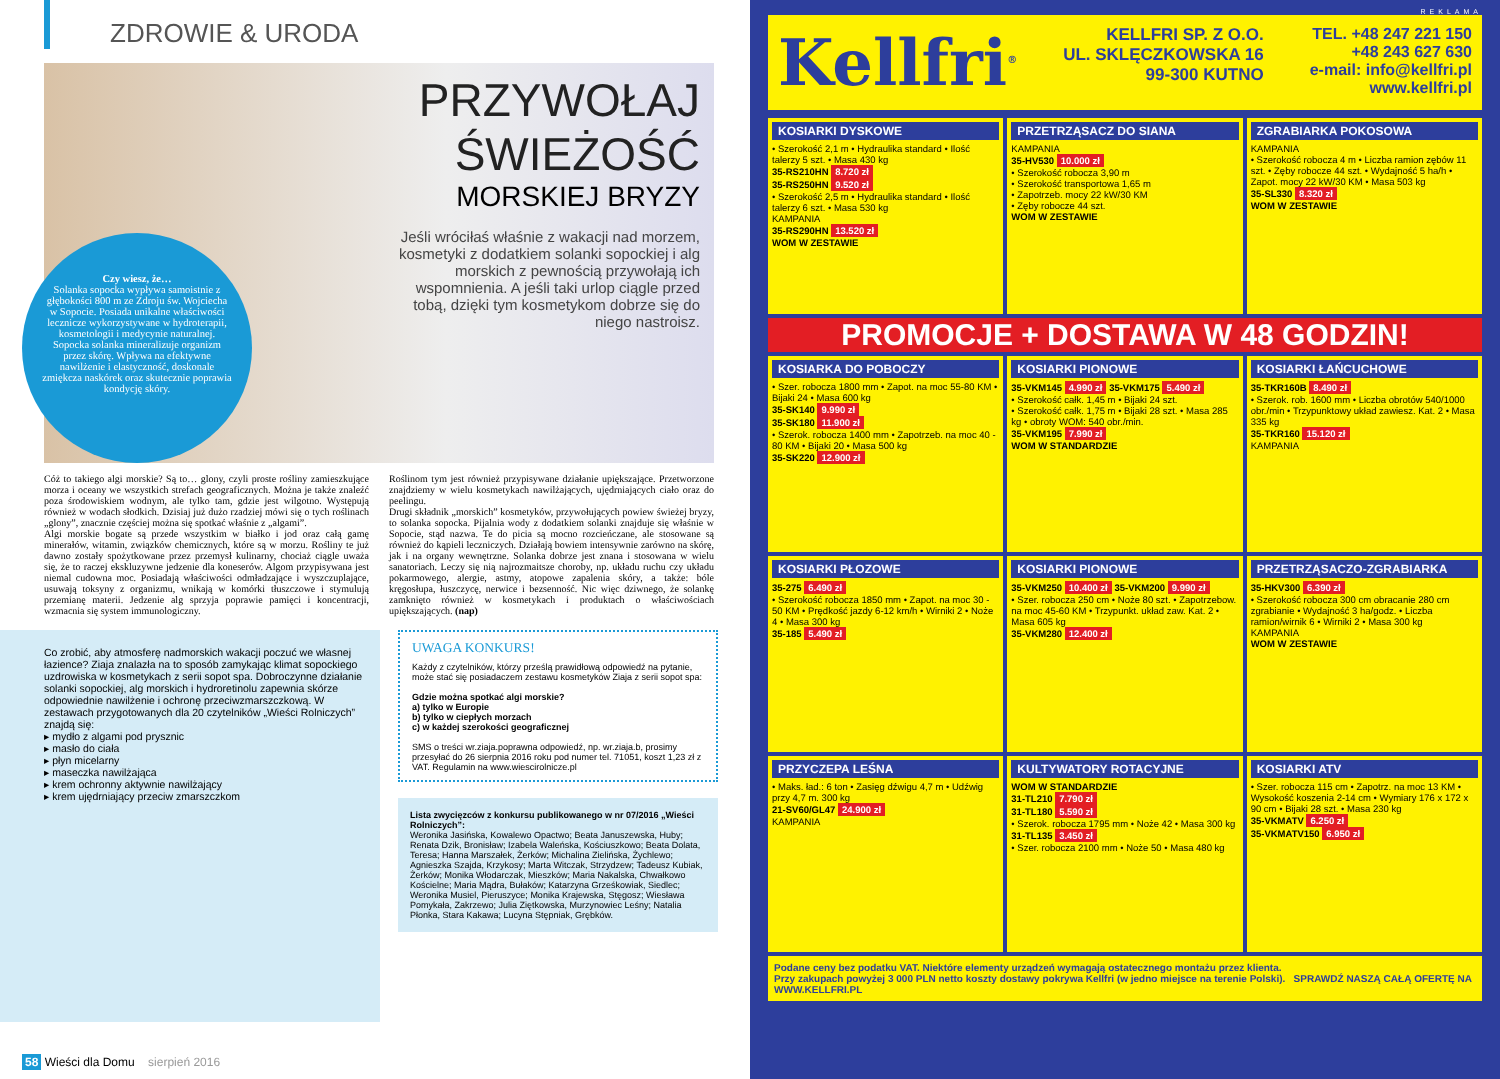ZDROWIE & URODA
PRZYWOŁAJ
ŚWIEŻOŚĆ
MORSKIEJ BRYZY
Jeśli wróciłaś właśnie z wakacji nad morzem, kosmetyki z dodatkiem solanki sopockiej i alg morskich z pewnością przywołają ich wspomnienia. A jeśli taki urlop ciągle przed tobą, dzięki tym kosmetykom dobrze się do niego nastroisz.
Czy wiesz, że…
Solanka sopocka wypływa samoistnie z głębokości 800 m ze Zdroju św. Wojciecha w Sopocie. Posiada unikalne właściwości lecznicze wykorzystywane w hydroterapii, kosmetologii i medycynie naturalnej. Sopocka solanka mineralizuje organizm przez skórę. Wpływa na efektywne nawilżenie i elastyczność, doskonale zmiękcza naskórek oraz skutecznie poprawia kondycję skóry.
Cóż to takiego algi morskie? Są to… glony, czyli proste rośliny zamieszkujące morza i oceany we wszystkich strefach geograficznych. Można je także znaleźć poza środowiskiem wodnym, ale tylko tam, gdzie jest wilgotno. Występują również w wodach słodkich. Dzisiaj już dużo rzadziej mówi się o tych roślinach „glony”, znacznie częściej można się spotkać właśnie z „algami”.
Algi morskie bogate są przede wszystkim w białko i jod oraz całą gamę minerałów, witamin, związków chemicznych, które są w morzu. Rośliny te już dawno zostały spożytkowane przez przemysł kulinarny, chociaż ciągle uważa się, że to raczej ekskluzywne jedzenie dla koneserów. Algom przypisywana jest niemal cudowna moc. Posiadają właściwości odmładzające i wyszczuplające, usuwają toksyny z organizmu, wnikają w komórki tłuszczowe i stymulują przemianę materii. Jedzenie alg sprzyja poprawie pamięci i koncentracji, wzmacnia się system immunologiczny.
Roślinom tym jest również przypisywane działanie upiększające. Przetworzone znajdziemy w wielu kosmetykach nawilżających, ujędrniających ciało oraz do peelingu.
Drugi składnik „morskich” kosmetyków, przywołujących powiew świeżej bryzy, to solanka sopocka. Pijalnia wody z dodatkiem solanki znajduje się właśnie w Sopocie, stąd nazwa. Te do picia są mocno rozcieńczane, ale stosowane są również do kąpieli leczniczych. Działają bowiem intensywnie zarówno na skórę, jak i na organy wewnętrzne. Solanka dobrze jest znana i stosowana w wielu sanatoriach. Leczy się nią najrozmaitsze choroby, np. układu ruchu czy układu pokarmowego, alergie, astmy, atopowe zapalenia skóry, a także: bóle kręgosłupa, łuszczycę, nerwice i bezsenność. Nic więc dziwnego, że solankę zamknięto również w kosmetykach i produktach o właściwościach upiększających. (nap)
Co zrobić, aby atmosferę nadmorskich wakacji poczuć we własnej łazience? Ziaja znalazła na to sposób zamykając klimat sopockiego uzdrowiska w kosmetykach z serii sopot spa. Dobroczynne działanie solanki sopockiej, alg morskich i hydroretinolu zapewnia skórze odpowiednie nawilżenie i ochronę przeciwzmarszczkową. W zestawach przygotowanych dla 20 czytelników „Wieści Rolniczych” znajdą się:
▸ mydło z algami pod prysznic
▸ masło do ciała
▸ płyn micelarny
▸ maseczka nawilżająca
▸ krem ochronny aktywnie nawilżający
▸ krem ujędrniający przeciw zmarszczkom
UWAGA KONKURS!
Każdy z czytelników, którzy prześlą prawidłową odpowiedź na pytanie, może stać się posiadaczem zestawu kosmetyków Ziaja z serii sopot spa:
Gdzie można spotkać algi morskie?
a) tylko w Europie
b) tylko w ciepłych morzach
c) w każdej szerokości geograficznej
SMS o treści wr.ziaja.poprawna odpowiedź, np. wr.ziaja.b, prosimy przesyłać do 26 sierpnia 2016 roku pod numer tel. 71051, koszt 1,23 zł z VAT. Regulamin na www.wiescirolnicze.pl
Lista zwycięzców z konkursu publikowanego w nr 07/2016 „Wieści Rolniczych”:
Weronika Jasińska, Kowalewo Opactwo; Beata Januszewska, Huby; Renata Dzik, Bronisław; Izabela Waleńska, Kościuszkowo; Beata Dolata, Teresa; Hanna Marszałek, Żerków; Michalina Zielińska, Żychlewo; Agnieszka Szajda, Krzykosy; Marta Witczak, Strzydzew; Tadeusz Kubiak, Żerków; Monika Włodarczak, Mieszków; Maria Nakalska, Chwałkowo Kościelne; Maria Mądra, Bułaków; Katarzyna Grześkowiak, Siedlec; Weronika Musiel, Pieruszyce; Monika Krajewska, Stęgosz; Wiesława Pomykała, Zakrzewo; Julia Ziętkowska, Murzynowiec Leśny; Natalia Płonka, Stara Kakawa; Lucyna Stępniak, Grębków.
58 Wieści dla Domu sierpień 2016
REKLAMA
Kellfri<sup>®</sup>
KELLFRI SP. Z O.O.
UL. SKLĘCZKOWSKA 16
99-300 KUTNO
TEL. +48 247 221 150
+48 243 627 630
e-mail: info@kellfri.pl
www.kellfri.pl
KOSIARKI DYSKOWE
• Szerokość 2,1 m • Hydraulika standard • Ilość talerzy 5 szt. • Masa 430 kg
35-RS210HN 8.720 zł
35-RS250HN 9.520 zł
• Szerokość 2,5 m • Hydraulika standard • Ilość talerzy 6 szt. • Masa 530 kg
KAMPANIA
35-RS290HN 13.520 zł
WOM W ZESTAWIE
PRZETRZĄSACZ DO SIANA
KAMPANIA
35-HV530 10.000 zł
• Szerokość robocza 3,90 m
• Szerokość transportowa 1,65 m
• Zapotrzeb. mocy 22 kW/30 KM
• Zęby robocze 44 szt.
WOM W ZESTAWIE
ZGRABIARKA POKOSOWA
KAMPANIA
• Szerokość robocza 4 m • Liczba ramion zębów 11 szt. • Zęby robocze 44 szt. • Wydajność 5 ha/h • Zapot. mocy 22 kW/30 KM • Masa 503 kg
35-SL330 8.320 zł
WOM W ZESTAWIE
PROMOCJE + DOSTAWA W 48 GODZIN!
KOSIARKA DO POBOCZY
• Szer. robocza 1800 mm • Zapot. na moc 55-80 KM • Bijaki 24 • Masa 600 kg
35-SK140 9.990 zł
35-SK180 11.900 zł
• Szerok. robocza 1400 mm • Zapotrzeb. na moc 40 - 80 KM • Bijaki 20 • Masa 500 kg
35-SK220 12.900 zł
KOSIARKI PIONOWE
35-VKM145 4.990 zł 35-VKM175 5.490 zł
• Szerokość całk. 1,45 m • Bijaki 24 szt.
• Szerokość całk. 1,75 m • Bijaki 28 szt. • Masa 285 kg • obroty WOM: 540 obr./min.
35-VKM195 7.990 zł
WOM W STANDARDZIE
KOSIARKI ŁAŃCUCHOWE
35-TKR160B 8.490 zł
• Szerok. rob. 1600 mm • Liczba obrotów 540/1000 obr./min • Trzypunktowy układ zawiesz. Kat. 2 • Masa 335 kg
35-TKR160 15.120 zł
KAMPANIA
KOSIARKI PŁOZOWE
35-275 6.490 zł
• Szerokość robocza 1850 mm • Zapot. na moc 30 - 50 KM • Prędkość jazdy 6-12 km/h • Wirniki 2 • Noże 4 • Masa 300 kg
35-185 5.490 zł
KOSIARKI PIONOWE
35-VKM250 10.400 zł 35-VKM200 9.990 zł
• Szer. robocza 250 cm • Noże 80 szt. • Zapotrzebow. na moc 45-60 KM • Trzypunkt. układ zaw. Kat. 2 • Masa 605 kg
35-VKM280 12.400 zł
PRZETRZĄSACZO-ZGRABIARKA
35-HKV300 6.390 zł
• Szerokość robocza 300 cm obracanie 280 cm zgrabianie • Wydajność 3 ha/godz. • Liczba ramion/wirnik 6 • Wirniki 2 • Masa 300 kg
KAMPANIA
WOM W ZESTAWIE
PRZYCZEPA LEŚNA
• Maks. ład.: 6 ton • Zasięg dźwigu 4,7 m • Udźwig przy 4,7 m. 300 kg
21-SV60/GL47 24.900 zł
KAMPANIA
KULTYWATORY ROTACYJNE
WOM W STANDARDZIE
31-TL210 7.790 zł
31-TL180 5.590 zł
• Szerok. robocza 1795 mm • Noże 42 • Masa 300 kg
31-TL135 3.450 zł
• Szer. robocza 2100 mm • Noże 50 • Masa 480 kg
KOSIARKI ATV
• Szer. robocza 115 cm • Zapotrz. na moc 13 KM • Wysokość koszenia 2-14 cm • Wymiary 176 x 172 x 90 cm • Bijaki 28 szt. • Masa 230 kg
35-VKMATV 6.250 zł
35-VKMATV150 6.950 zł
Podane ceny bez podatku VAT. Niektóre elementy urządzeń wymagają ostatecznego montażu przez klienta.
Przy zakupach powyżej 3 000 PLN netto koszty dostawy pokrywa Kellfri (w jedno miejsce na terenie Polski). SPRAWDŹ NASZĄ CAŁĄ OFERTĘ NA WWW.KELLFRI.PL